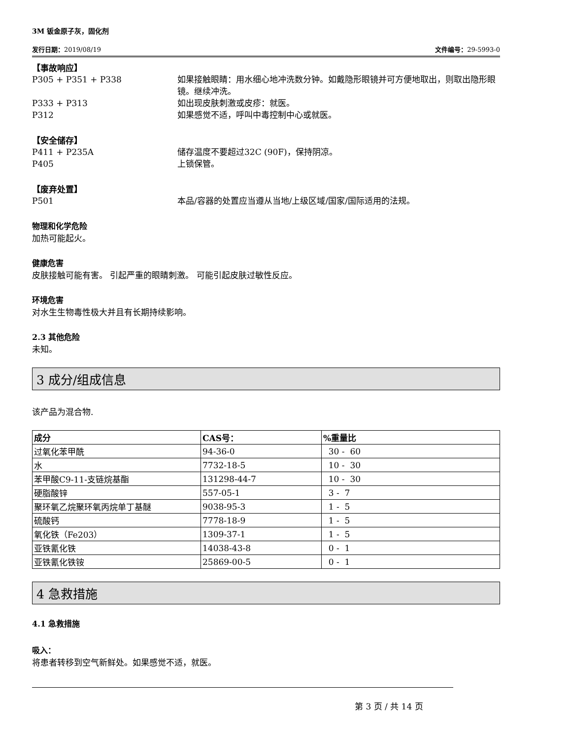3M 钣金原子灰，固化剂
发行日期：2019/08/19 文件编号：29-5993-0
【事故响应】
P305 + P351 + P338 如果接触眼睛：用水细心地冲洗数分钟。如戴隐形眼镜并可方便地取出，则取出隐形眼镜。继续冲洗。
P333 + P313 如出现皮肤刺激或皮疹：就医。
P312 如果感觉不适，呼叫中毒控制中心或就医。
【安全储存】
P411 + P235A 储存温度不要超过32C (90F)，保持阴凉。
P405 上锁保管。
【废弃处置】
P501 本品/容器的处置应当遵从当地/上级区域/国家/国际适用的法规。
物理和化学危险
加热可能起火。
健康危害
皮肤接触可能有害。 引起严重的眼睛刺激。 可能引起皮肤过敏性反应。
环境危害
对水生生物毒性极大并且有长期持续影响。
2.3 其他危险
未知。
3 成分/组成信息
该产品为混合物.
| 成分 | CAS号： | %重量比 |
| --- | --- | --- |
| 过氧化苯甲酰 | 94-36-0 | 30 - 60 |
| 水 | 7732-18-5 | 10 - 30 |
| 苯甲酸C9-11-支链烷基酯 | 131298-44-7 | 10 - 30 |
| 硬脂酸锌 | 557-05-1 | 3 - 7 |
| 聚环氧乙烷聚环氧丙烷单丁基醚 | 9038-95-3 | 1 - 5 |
| 硫酸钙 | 7778-18-9 | 1 - 5 |
| 氧化铁（Fe203） | 1309-37-1 | 1 - 5 |
| 亚铁氰化铁 | 14038-43-8 | 0 - 1 |
| 亚铁氰化铁铵 | 25869-00-5 | 0 - 1 |
4 急救措施
4.1 急救措施
吸入：
将患者转移到空气新鲜处。如果感觉不适，就医。
第 3 页 / 共 14 页